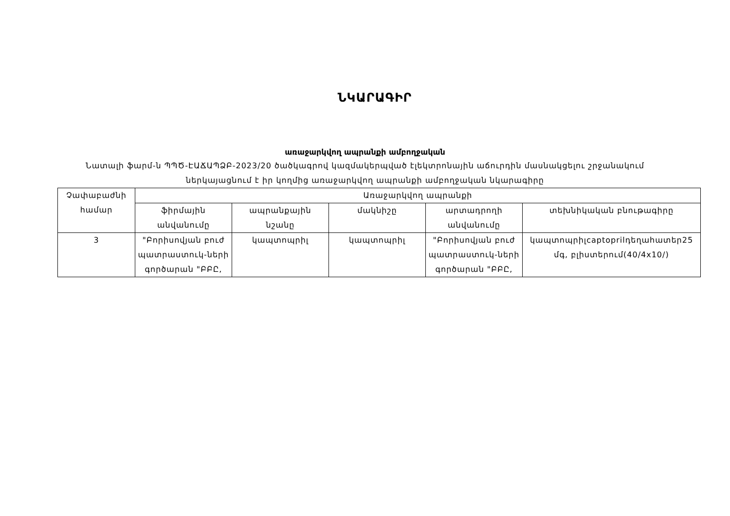ՆԿԱՐԱԳԻՐ
առաջարկվող ապրանքի ամբողջական
Նատալի ֆարմ-ն ՊՊԾ-ԷԱՃԱՊՁԲ-2023/20 ծածկագրով կազմակերպված էլեկտրոնային աճուրդին մասնակցելու շրջանակում ներկայացնում է իր կողմից առաջարկվող ապրանքի ամբողջական նկարագիրը
| Չափաբաժնի համար | Առաջարկվող ապրանքի | | | | |
| | ֆիրմային անվանումը | ապրանքային նշանը | մակնիշը | արտադրողի անվանումը | տեխնիկական բնութագիրը |
| 3 | "Բորիսովյան բուժ պատրաստուկ-ների գործարան "ԲԲԸ, | կապտոպրիլ | կապտոպրիլ | "Բորիսովյան բուժ պատրաստուկ-ների գործարան "ԲԲԸ, | կապտոպրիլcaptoprilդեղահատեր25 մգ, բլիստերում(40/4x10/) |